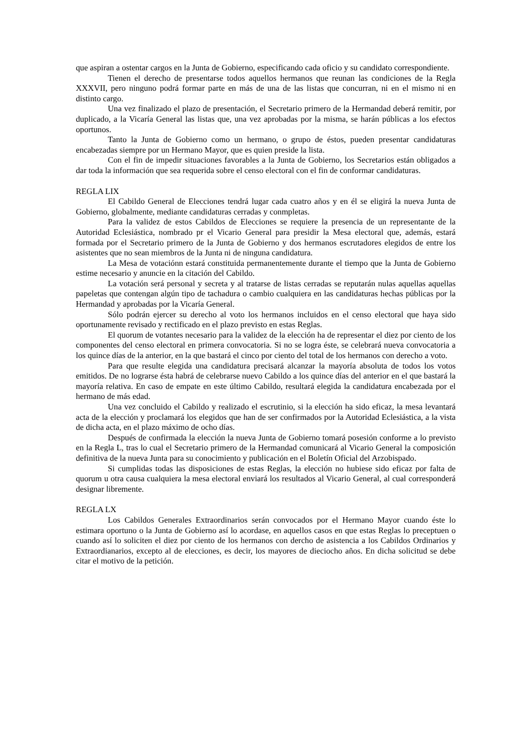que aspiran a ostentar cargos en la Junta de Gobierno, especificando cada oficio y su candidato correspondiente.
Tienen el derecho de presentarse todos aquellos hermanos que reunan las condiciones de la Regla XXXVII, pero ninguno podrá formar parte en más de una de las listas que concurran, ni en el mismo ni en distinto cargo.
Una vez finalizado el plazo de presentación, el Secretario primero de la Hermandad deberá remitir, por duplicado, a la Vicaría General las listas que, una vez aprobadas por la misma, se harán públicas a los efectos oportunos.
Tanto la Junta de Gobierno como un hermano, o grupo de éstos, pueden presentar candidaturas encabezadas siempre por un Hermano Mayor, que es quien preside la lista.
Con el fin de impedir situaciones favorables a la Junta de Gobierno, los Secretarios están obligados a dar toda la información que sea requerida sobre el censo electoral con el fin de conformar candidaturas.
REGLA LIX
El Cabildo General de Elecciones tendrá lugar cada cuatro años y en él se eligirá la nueva Junta de Gobierno, globalmente, mediante candidaturas cerradas y conmpletas.
Para la validez de estos Cabildos de Elecciones se requiere la presencia de un representante de la Autoridad Eclesiástica, nombrado pr el Vicario General para presidir la Mesa electoral que, además, estará formada por el Secretario primero de la Junta de Gobierno y dos hermanos escrutadores elegidos de entre los asistentes que no sean miembros de la Junta ni de ninguna candidatura.
La Mesa de votaciónn estará constituida permanentemente durante el tiempo que la Junta de Gobierno estime necesario y anuncie en la citación del Cabildo.
La votación será personal y secreta y al tratarse de listas cerradas se reputarán nulas aquellas aquellas papeletas que contengan algún tipo de tachadura o cambio cualquiera en las candidaturas hechas públicas por la Hermandad y aprobadas por la Vicaría General.
Sólo podrán ejercer su derecho al voto los hermanos incluidos en el censo electoral que haya sido oportunamente revisado y rectificado en el plazo previsto en estas Reglas.
El quorum de votantes necesario para la validez de la elección ha de representar el diez por ciento de los componentes del censo electoral en primera convocatoria. Si no se logra éste, se celebrará nueva convocatoria a los quince días de la anterior, en la que bastará el cinco por ciento del total de los hermanos con derecho a voto.
Para que resulte elegida una candidatura precisará alcanzar la mayoría absoluta de todos los votos emitidos. De no lograrse ésta habrá de celebrarse nuevo Cabildo a los quince días del anterior en el que bastará la mayoría relativa. En caso de empate en este último Cabildo, resultará elegida la candidatura encabezada por el hermano de más edad.
Una vez concluido el Cabildo y realizado el escrutinio, si la elección ha sido eficaz, la mesa levantará acta de la elección y proclamará los elegidos que han de ser confirmados por la Autoridad Eclesiástica, a la vista de dicha acta, en el plazo máximo de ocho días.
Después de confirmada la elección la nueva Junta de Gobierno tomará posesión conforme a lo previsto en la Regla L, tras lo cual el Secretario primero de la Hermandad comunicará al Vicario General la composición definitiva de la nueva Junta para su conocimiento y publicación en el Boletín Oficial del Arzobispado.
Si cumplidas todas las disposiciones de estas Reglas, la elección no hubiese sido eficaz por falta de quorum u otra causa cualquiera la mesa electoral enviará los resultados al Vicario General, al cual corresponderá designar libremente.
REGLA LX
Los Cabildos Generales Extraordinarios serán convocados por el Hermano Mayor cuando éste lo estimara oportuno o la Junta de Gobierno así lo acordase, en aquellos casos en que estas Reglas lo preceptuen o cuando así lo soliciten el diez por ciento de los hermanos con dercho de asistencia a los Cabildos Ordinarios y Extraordianarios, excepto al de elecciones, es decir, los mayores de dieciocho años. En dicha solicitud se debe citar el motivo de la petición.